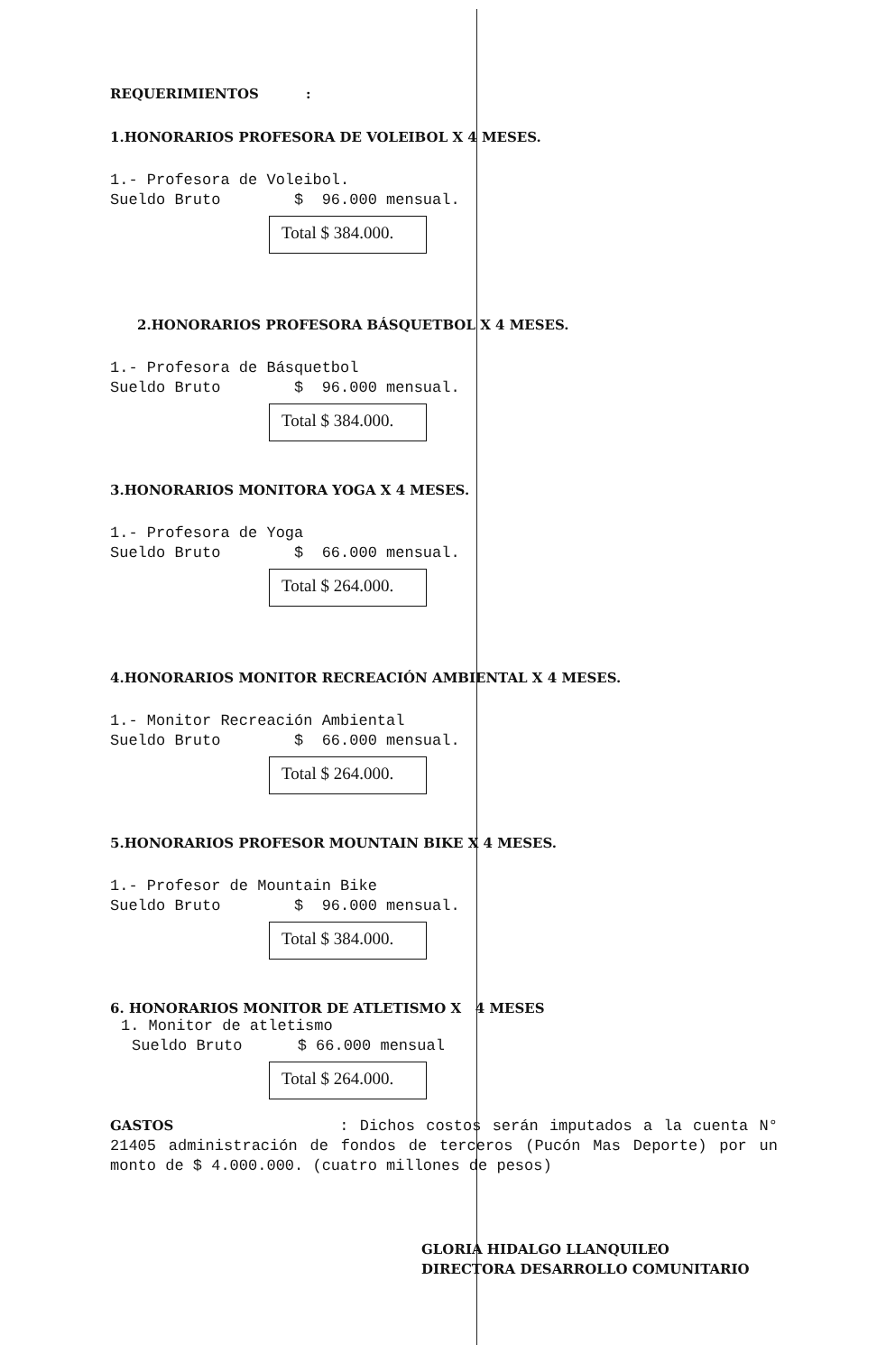REQUERIMIENTOS :
1.HONORARIOS PROFESORA DE VOLEIBOL X 4 MESES.
1.- Profesora de Voleibol.
Sueldo Bruto $ 96.000 mensual.
Total $ 384.000.
2.HONORARIOS PROFESORA BÁSQUETBOL X 4 MESES.
1.- Profesora de Básquetbol
Sueldo Bruto $ 96.000 mensual.
Total $ 384.000.
3.HONORARIOS MONITORA YOGA X 4 MESES.
1.- Profesora de Yoga
Sueldo Bruto $ 66.000 mensual.
Total $ 264.000.
4.HONORARIOS MONITOR RECREACIÓN AMBIENTAL X 4 MESES.
1.- Monitor Recreación Ambiental
Sueldo Bruto $ 66.000 mensual.
Total $ 264.000.
5.HONORARIOS PROFESOR MOUNTAIN BIKE X 4 MESES.
1.- Profesor de Mountain Bike
Sueldo Bruto $ 96.000 mensual.
Total $ 384.000.
6. HONORARIOS MONITOR DE ATLETISMO X 4 MESES
1. Monitor de atletismo
Sueldo Bruto $ 66.000 mensual
Total $ 264.000.
GASTOS : Dichos costos serán imputados a la cuenta N° 21405 administración de fondos de terceros (Pucón Mas Deporte) por un monto de $ 4.000.000. (cuatro millones de pesos)
GLORIA HIDALGO LLANQUILEO
DIRECTORA DESARROLLO COMUNITARIO